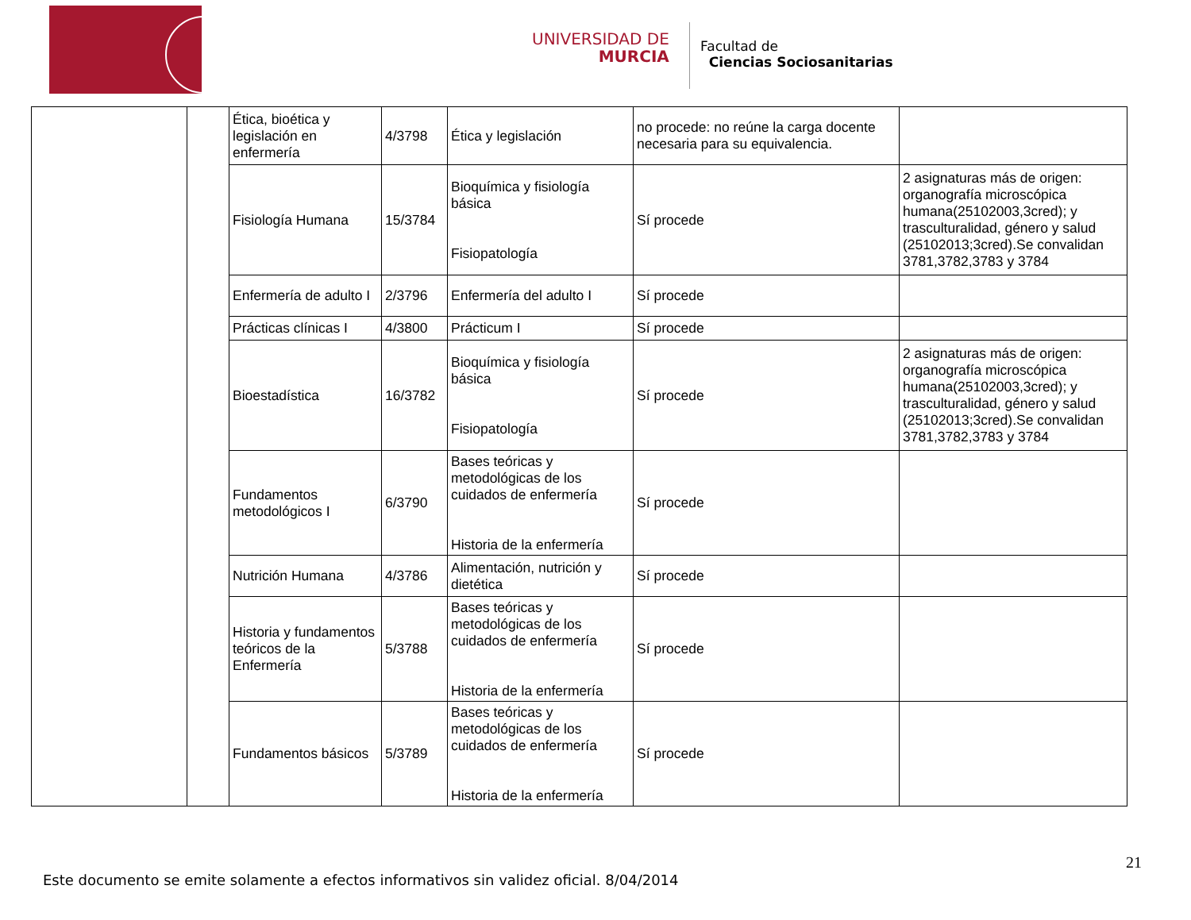UNIVERSIDAD DE
MURCIA
Facultad de
Ciencias Sociosanitarias
| | | Ética, bioética y legislación en enfermería | 4/3798 | Ética y legislación | no procede: no reúne la carga docente necesaria para su equivalencia. | |
| | | Fisiología Humana | 15/3784 | Bioquímica y fisiología básica Fisiopatología | Sí procede | 2 asignaturas más de origen: organografía microscópica humana(25102003,3cred); y trasculturalidad, género y salud (25102013;3cred).Se convalidan 3781,3782,3783 y 3784 |
| | | Enfermería de adulto I | 2/3796 | Enfermería del adulto I | Sí procede | |
| | | Prácticas clínicas I | 4/3800 | Prácticum I | Sí procede | |
| | | Bioestadística | 16/3782 | Bioquímica y fisiología básica Fisiopatología | Sí procede | 2 asignaturas más de origen: organografía microscópica humana(25102003,3cred); y trasculturalidad, género y salud (25102013;3cred).Se convalidan 3781,3782,3783 y 3784 |
| | | Fundamentos metodológicos I | 6/3790 | Bases teóricas y metodológicas de los cuidados de enfermería Historia de la enfermería | Sí procede | |
| | | Nutrición Humana | 4/3786 | Alimentación, nutrición y dietética | Sí procede | |
| | | Historia y fundamentos teóricos de la Enfermería | 5/3788 | Bases teóricas y metodológicas de los cuidados de enfermería Historia de la enfermería | Sí procede | |
| | | Fundamentos básicos | 5/3789 | Bases teóricas y metodológicas de los cuidados de enfermería Historia de la enfermería | Sí procede | |
21
Este documento se emite solamente a efectos informativos sin validez oficial. 8/04/2014